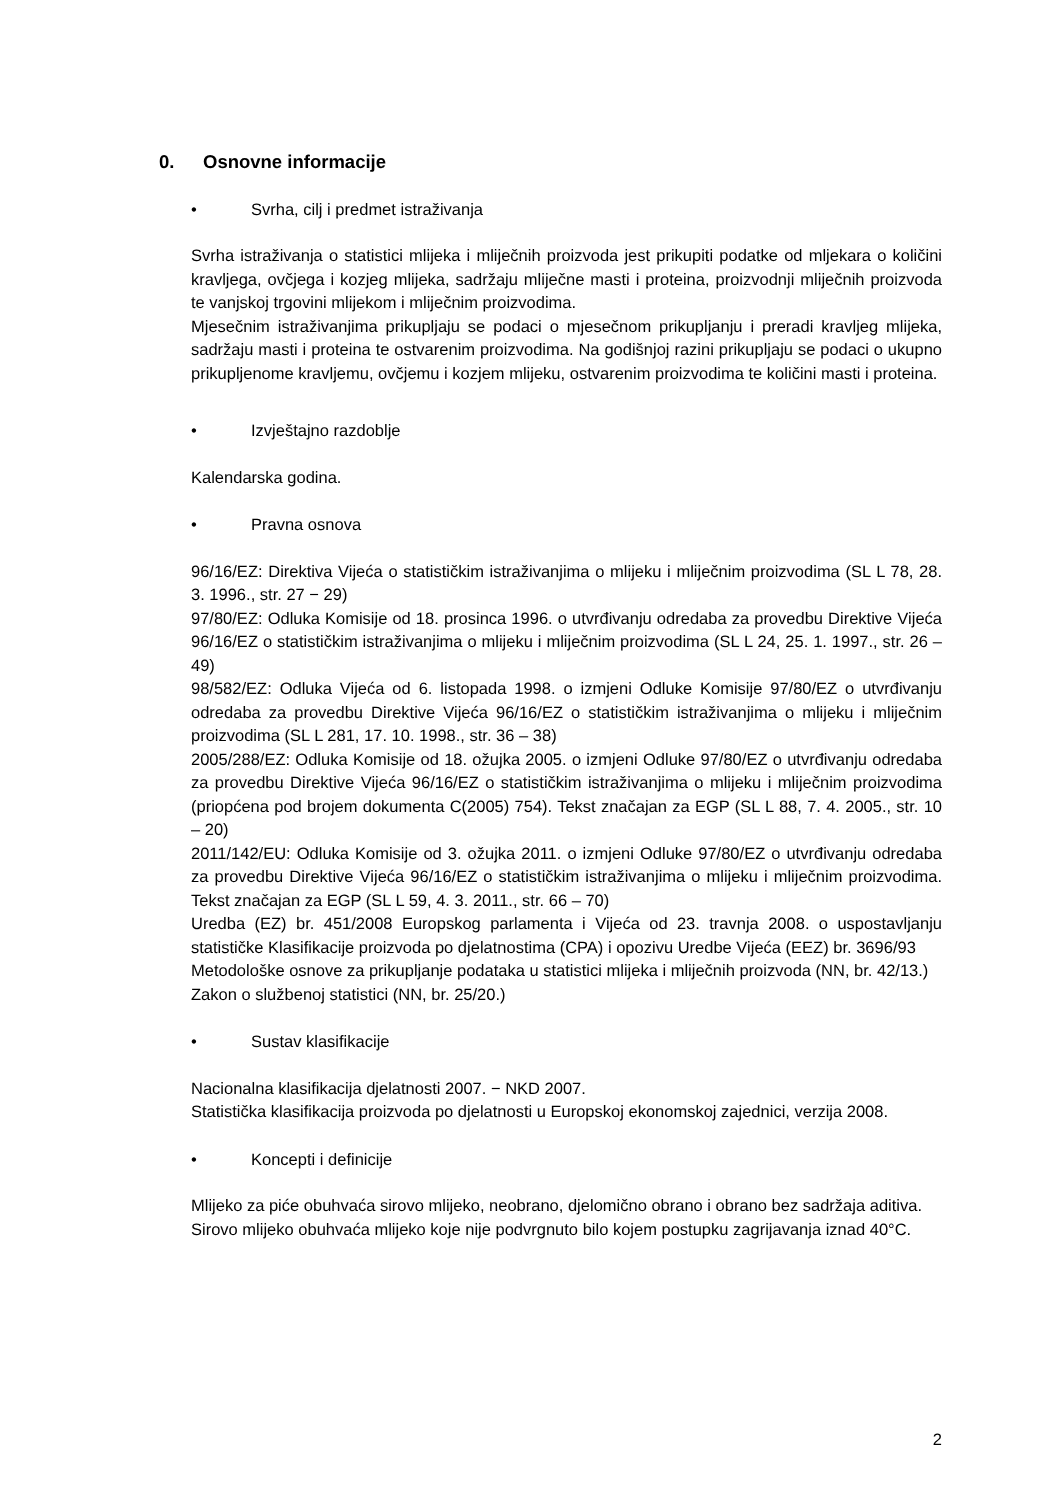0. Osnovne informacije
• Svrha, cilj i predmet istraživanja
Svrha istraživanja o statistici mlijeka i mliječnih proizvoda jest prikupiti podatke od mljekara o količini kravljega, ovčjega i kozjeg mlijeka, sadržaju mliječne masti i proteina, proizvodnji mliječnih proizvoda te vanjskoj trgovini mlijekom i mliječnim proizvodima.
Mjesečnim istraživanjima prikupljaju se podaci o mjesečnom prikupljanju i preradi kravljeg mlijeka, sadržaju masti i proteina te ostvarenim proizvodima. Na godišnjoj razini prikupljaju se podaci o ukupno prikupljenome kravljemu, ovčjemu i kozjem mlijeku, ostvarenim proizvodima te količini masti i proteina.
• Izvještajno razdoblje
Kalendarska godina.
• Pravna osnova
96/16/EZ: Direktiva Vijeća o statističkim istraživanjima o mlijeku i mliječnim proizvodima (SL L 78, 28. 3. 1996., str. 27 − 29)
97/80/EZ: Odluka Komisije od 18. prosinca 1996. o utvrđivanju odredaba za provedbu Direktive Vijeća 96/16/EZ o statističkim istraživanjima o mlijeku i mliječnim proizvodima (SL L 24, 25. 1. 1997., str. 26 – 49)
98/582/EZ: Odluka Vijeća od 6. listopada 1998. o izmjeni Odluke Komisije 97/80/EZ o utvrđivanju odredaba za provedbu Direktive Vijeća 96/16/EZ o statističkim istraživanjima o mlijeku i mliječnim proizvodima (SL L 281, 17. 10. 1998., str. 36 – 38)
2005/288/EZ: Odluka Komisije od 18. ožujka 2005. o izmjeni Odluke 97/80/EZ o utvrđivanju odredaba za provedbu Direktive Vijeća 96/16/EZ o statističkim istraživanjima o mlijeku i mliječnim proizvodima (priopćena pod brojem dokumenta C(2005) 754). Tekst značajan za EGP (SL L 88, 7. 4. 2005., str. 10 – 20)
2011/142/EU: Odluka Komisije od 3. ožujka 2011. o izmjeni Odluke 97/80/EZ o utvrđivanju odredaba za provedbu Direktive Vijeća 96/16/EZ o statističkim istraživanjima o mlijeku i mliječnim proizvodima. Tekst značajan za EGP (SL L 59, 4. 3. 2011., str. 66 – 70)
Uredba (EZ) br. 451/2008 Europskog parlamenta i Vijeća od 23. travnja 2008. o uspostavljanju statističke Klasifikacije proizvoda po djelatnostima (CPA) i opozivu Uredbe Vijeća (EEZ) br. 3696/93
Metodološke osnove za prikupljanje podataka u statistici mlijeka i mliječnih proizvoda (NN, br. 42/13.)
Zakon o službenoj statistici (NN, br. 25/20.)
• Sustav klasifikacije
Nacionalna klasifikacija djelatnosti 2007. − NKD 2007.
Statistička klasifikacija proizvoda po djelatnosti u Europskoj ekonomskoj zajednici, verzija 2008.
• Koncepti i definicije
Mlijeko za piće obuhvaća sirovo mlijeko, neobrano, djelomično obrano i obrano bez sadržaja aditiva.
Sirovo mlijeko obuhvaća mlijeko koje nije podvrgnuto bilo kojem postupku zagrijavanja iznad 40°C.
2